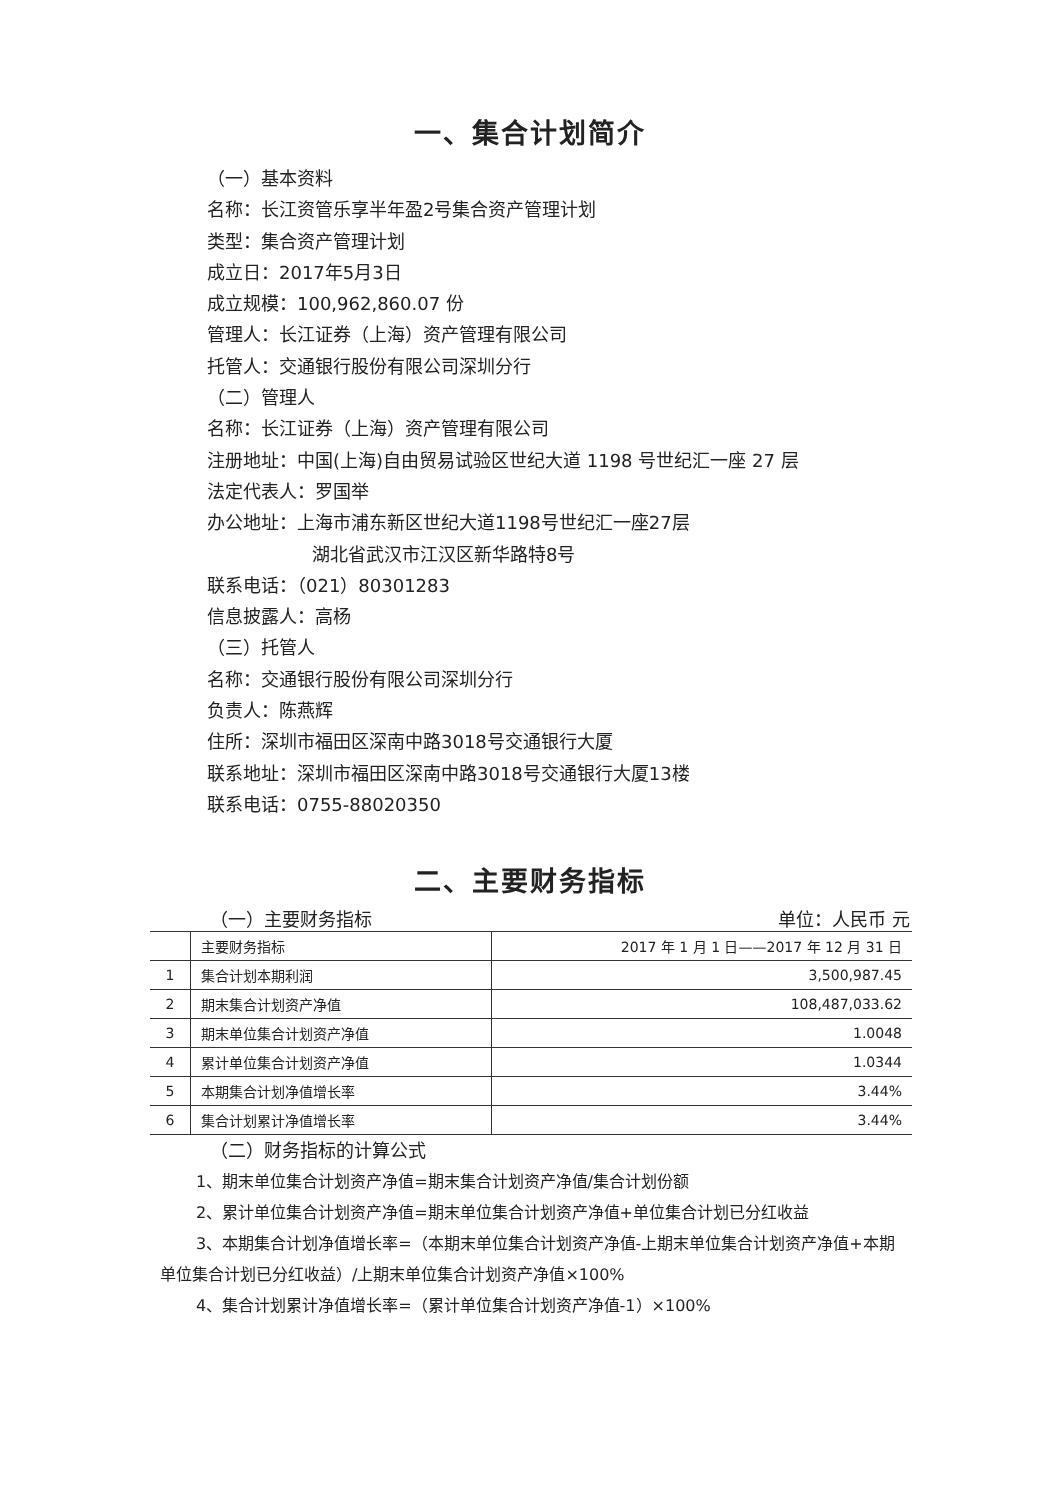一、集合计划简介
（一）基本资料
名称：长江资管乐享半年盈2号集合资产管理计划
类型：集合资产管理计划
成立日：2017年5月3日
成立规模：100,962,860.07 份
管理人：长江证券（上海）资产管理有限公司
托管人：交通银行股份有限公司深圳分行
（二）管理人
名称：长江证券（上海）资产管理有限公司
注册地址：中国(上海)自由贸易试验区世纪大道 1198 号世纪汇一座 27 层
法定代表人：罗国举
办公地址：上海市浦东新区世纪大道1198号世纪汇一座27层
湖北省武汉市江汉区新华路特8号
联系电话：（021）80301283
信息披露人：高杨
（三）托管人
名称：交通银行股份有限公司深圳分行
负责人：陈燕辉
住所：深圳市福田区深南中路3018号交通银行大厦
联系地址：深圳市福田区深南中路3018号交通银行大厦13楼
联系电话：0755-88020350
二、主要财务指标
（一）主要财务指标 单位：人民币 元
| | 主要财务指标 | 2017 年 1 月 1 日——2017 年 12 月 31 日 |
| 1 | 集合计划本期利润 | 3,500,987.45 |
| 2 | 期末集合计划资产净值 | 108,487,033.62 |
| 3 | 期末单位集合计划资产净值 | 1.0048 |
| 4 | 累计单位集合计划资产净值 | 1.0344 |
| 5 | 本期集合计划净值增长率 | 3.44% |
| 6 | 集合计划累计净值增长率 | 3.44% |
（二）财务指标的计算公式
1、期末单位集合计划资产净值=期末集合计划资产净值/集合计划份额
2、累计单位集合计划资产净值=期末单位集合计划资产净值+单位集合计划已分红收益
3、本期集合计划净值增长率=（本期末单位集合计划资产净值-上期末单位集合计划资产净值+本期单位集合计划已分红收益）/上期末单位集合计划资产净值×100%
4、集合计划累计净值增长率=（累计单位集合计划资产净值-1）×100%